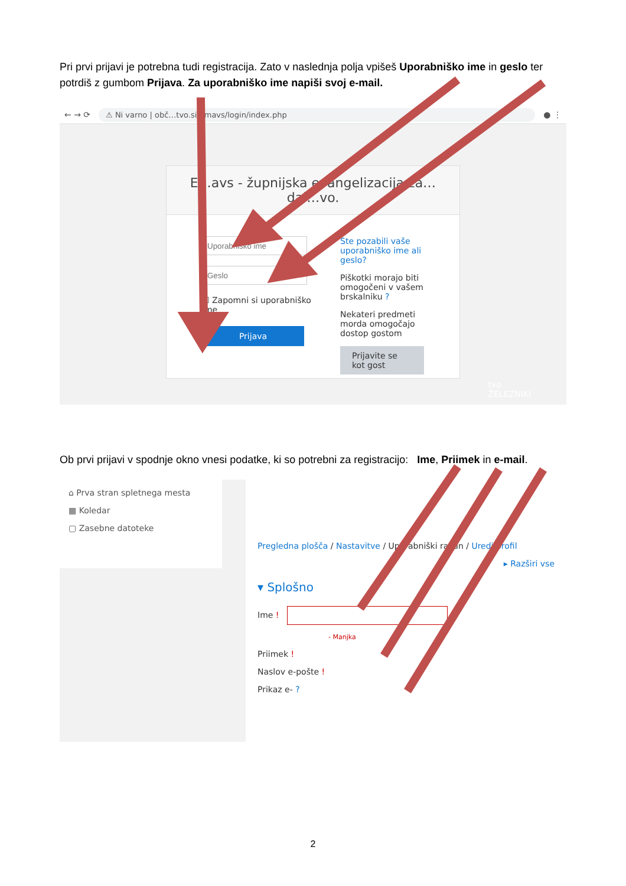Pri prvi prijavi je potrebna tudi registracija. Zato v naslednja polja vpišeš Uporabniško ime in geslo ter potrdiš z gumbom Prijava. Za uporabniško ime napiši svoj e-mail.
← → ⟳ ⚠ Ni varno | obč…tvo.si/emavs/login/index.php ● ⋮
E…avs - župnijska evangelizacija za… dal…vo.
☐ Zapomni si uporabniško ime
Prijava
Ste pozabili vaše uporabniško ime ali geslo?
Piškotki morajo biti omogočeni v vašem brskalniku ?
Nekateri predmeti morda omogočajo dostop gostom
Prijavite se kot gost
tvo
ŽELEZNIKI
Ob prvi prijavi v spodnje okno vnesi podatke, ki so potrebni za registracijo: Ime, Priimek in e-mail.
⌂ Prva stran spletnega mesta
▦ Koledar
▢ Zasebne datoteke
Pregledna plošča / Nastavitve / Uporabniški račun / Uredi profil
▸ Razširi vse
▾ Splošno
Ime !
- Manjka
Priimek !
Naslov e-pošte !
Prikaz e- ?
2